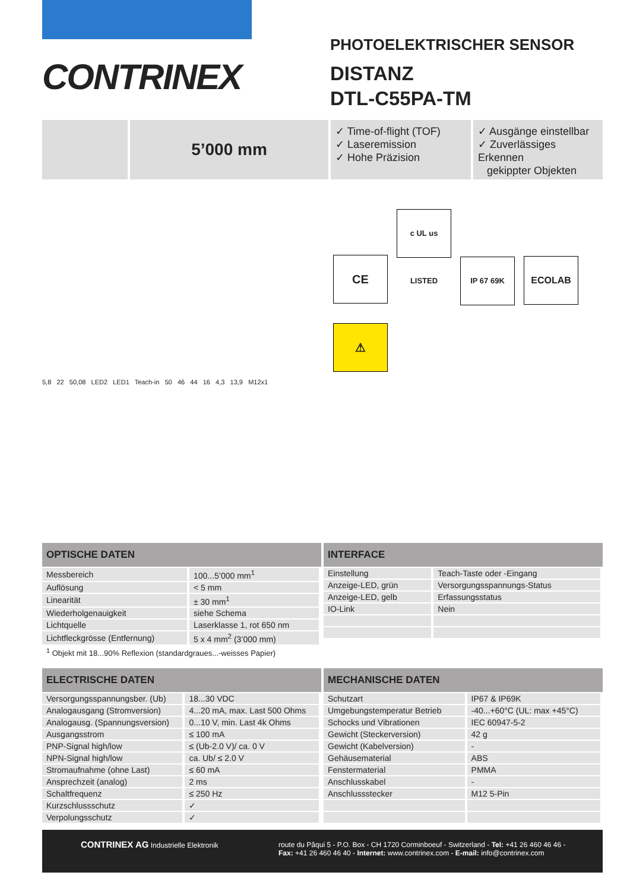CONTRINEX
PHOTOELEKTRISCHER SENSOR
DISTANZ
DTL-C55PA-TM
5’000 mm
✓ Time-of-flight (TOF)
✓ Laseremission
✓ Hohe Präzision
✓ Ausgänge einstellbar
✓ Zuverlässiges Erkennen
gekippter Objekten
5,8 22 50,08 LED2 LED1 Teach-in 50 46 44 16 4,3 13,9 M12x1
CE c UL us LISTED IP 67 69K ECOLAB
⚠
| OPTISCHE DATEN | |
| --- | --- |
| Messbereich | 100...5’000 mm<sup>1</sup> |
| Auflösung | < 5 mm |
| Linearität | ± 30 mm<sup>1</sup> |
| Wiederholgenauigkeit | siehe Schema |
| Lichtquelle | Laserklasse 1, rot 650 nm |
| Lichtfleckgrösse (Entfernung) | 5 x 4 mm<sup>2</sup> (3’000 mm) |
<sup>1</sup> Objekt mit 18...90% Reflexion (standardgraues...-weisses Papier)
| INTERFACE | |
| --- | --- |
| Einstellung | Teach-Taste oder -Eingang |
| Anzeige-LED, grün | Versorgungsspannungs-Status |
| Anzeige-LED, gelb | Erfassungsstatus |
| IO-Link | Nein |
| ELECTRISCHE DATEN | |
| --- | --- |
| Versorgungsspannungsber. (Ub) | 18...30 VDC |
| Analogausgang (Stromversion) | 4...20 mA, max. Last 500 Ohms |
| Analogausg. (Spannungsversion) | 0...10 V, min. Last 4k Ohms |
| Ausgangsstrom | ≤ 100 mA |
| PNP-Signal high/low | ≤ (Ub-2.0 V)/ ca. 0 V |
| NPN-Signal high/low | ca. Ub/ ≤ 2.0 V |
| Stromaufnahme (ohne Last) | ≤ 60 mA |
| Ansprechzeit (analog) | 2 ms |
| Schaltfrequenz | ≤ 250 Hz |
| Kurzschlussschutz | ✓ |
| Verpolungsschutz | ✓ |
| MECHANISCHE DATEN | |
| --- | --- |
| Schutzart | IP67 & IP69K |
| Umgebungstemperatur Betrieb | -40...+60°C (UL: max +45°C) |
| Schocks und Vibrationen | IEC 60947-5-2 |
| Gewicht (Steckerversion) | 42 g |
| Gewicht (Kabelversion) | - |
| Gehäusematerial | ABS |
| Fenstermaterial | PMMA |
| Anschlusskabel | - |
| Anschlussstecker | M12 5-Pin |
CONTRINEX AG Industrielle Elektronik route du Pâqui 5 - P.O. Box - CH 1720 Corminboeuf - Switzerland - Tel: +41 26 460 46 46 -
Fax: +41 26 460 46 40 - Internet: www.contrinex.com - E-mail: info@contrinex.com